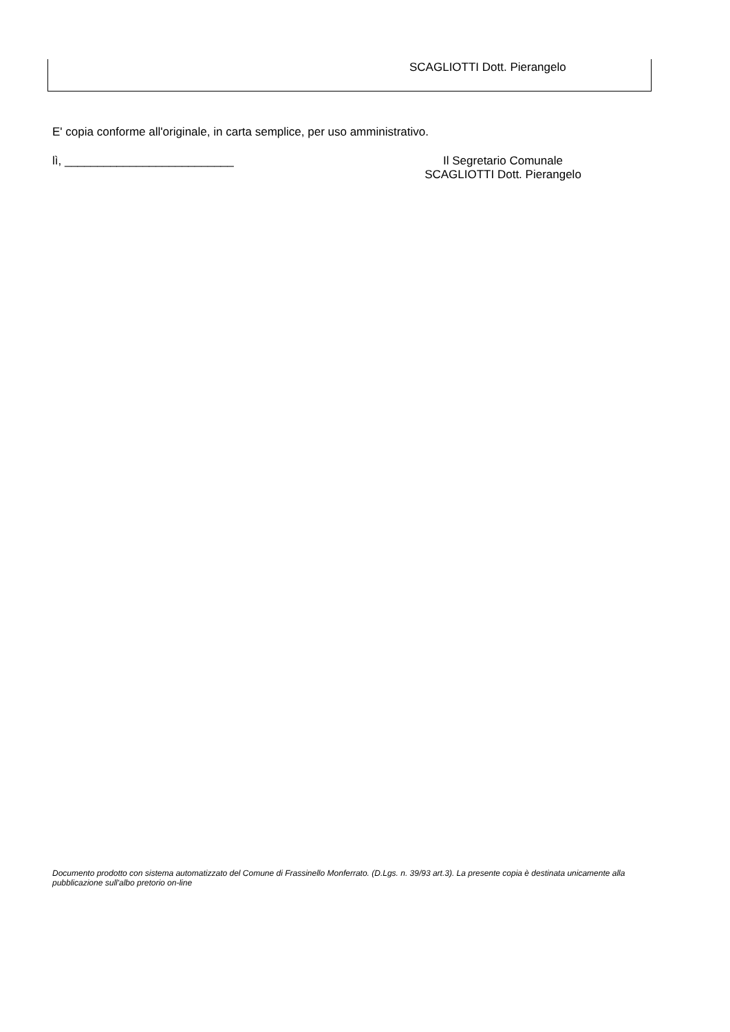SCAGLIOTTI Dott. Pierangelo
E' copia conforme all'originale, in carta semplice, per uso amministrativo.
lì, __________________________ Il Segretario Comunale
SCAGLIOTTI Dott. Pierangelo
Documento prodotto con sistema automatizzato del Comune di Frassinello Monferrato. (D.Lgs. n. 39/93 art.3). La presente copia è destinata unicamente alla pubblicazione sull'albo pretorio on-line